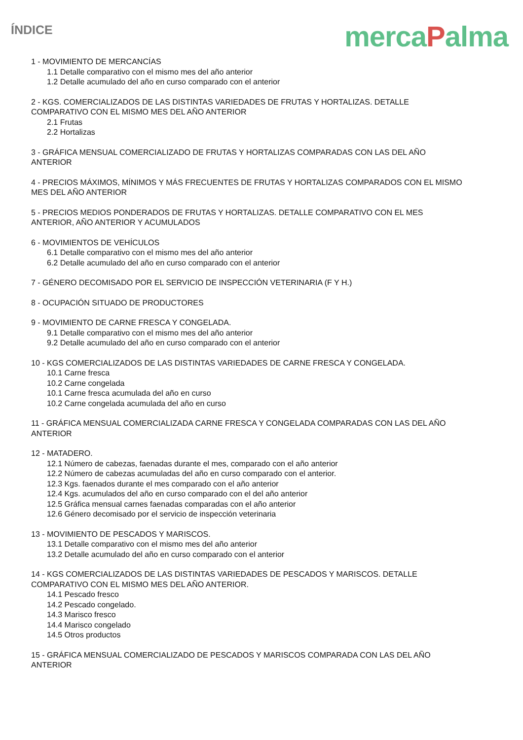ÍNDICE
mercaPalma
1 - MOVIMIENTO DE MERCANCÍAS
1.1 Detalle comparativo con el mismo mes del año anterior
1.2 Detalle acumulado del año en curso comparado con el anterior
2 - KGS. COMERCIALIZADOS DE LAS DISTINTAS VARIEDADES DE FRUTAS Y HORTALIZAS. DETALLE
COMPARATIVO CON EL MISMO MES DEL AÑO ANTERIOR
2.1 Frutas
2.2 Hortalizas
3 - GRÁFICA MENSUAL COMERCIALIZADO DE FRUTAS Y HORTALIZAS COMPARADAS CON LAS DEL AÑO
ANTERIOR
4 - PRECIOS MÁXIMOS, MÍNIMOS Y MÁS FRECUENTES DE FRUTAS Y HORTALIZAS COMPARADOS CON EL MISMO
MES DEL AÑO ANTERIOR
5 - PRECIOS MEDIOS PONDERADOS DE FRUTAS Y HORTALIZAS. DETALLE COMPARATIVO CON EL MES
ANTERIOR, AÑO ANTERIOR Y ACUMULADOS
6 - MOVIMIENTOS DE VEHÍCULOS
6.1 Detalle comparativo con el mismo mes del año anterior
6.2 Detalle acumulado del año en curso comparado con el anterior
7 - GÉNERO DECOMISADO POR EL SERVICIO DE INSPECCIÓN VETERINARIA (F Y H.)
8 - OCUPACIÓN SITUADO DE PRODUCTORES
9 - MOVIMIENTO DE CARNE FRESCA Y CONGELADA.
9.1 Detalle comparativo con el mismo mes del año anterior
9.2 Detalle acumulado del año en curso comparado con el anterior
10 - KGS COMERCIALIZADOS DE LAS DISTINTAS VARIEDADES DE CARNE FRESCA Y CONGELADA.
10.1 Carne fresca
10.2 Carne congelada
10.1 Carne fresca acumulada del año en curso
10.2 Carne congelada acumulada del año en curso
11 - GRÁFICA MENSUAL COMERCIALIZADA CARNE FRESCA Y CONGELADA COMPARADAS CON LAS DEL AÑO
ANTERIOR
12 - MATADERO.
12.1 Número de cabezas, faenadas durante el mes, comparado con el año anterior
12.2 Número de cabezas acumuladas del año en curso comparado con el anterior.
12.3 Kgs. faenados durante el mes comparado con el año anterior
12.4 Kgs. acumulados del año en curso comparado con el del año anterior
12.5 Gráfica mensual carnes faenadas comparadas con el año anterior
12.6 Género decomisado por el servicio de inspección veterinaria
13 - MOVIMIENTO DE PESCADOS Y MARISCOS.
13.1 Detalle comparativo con el mismo mes del año anterior
13.2 Detalle acumulado del año en curso comparado con el anterior
14 - KGS COMERCIALIZADOS DE LAS DISTINTAS VARIEDADES DE PESCADOS Y MARISCOS. DETALLE
COMPARATIVO CON EL MISMO MES DEL AÑO ANTERIOR.
14.1 Pescado fresco
14.2 Pescado congelado.
14.3 Marisco fresco
14.4 Marisco congelado
14.5 Otros productos
15 - GRÁFICA MENSUAL COMERCIALIZADO DE PESCADOS Y MARISCOS COMPARADA CON LAS DEL AÑO
ANTERIOR